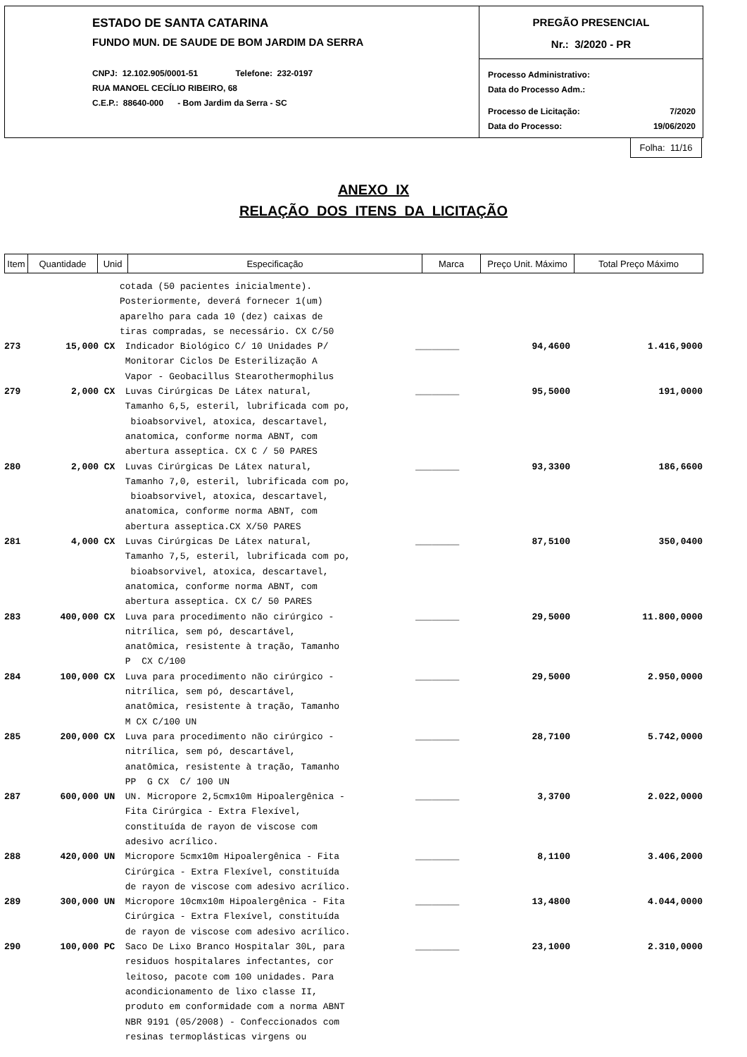ESTADO DE SANTA CATARINA
FUNDO MUN. DE SAUDE DE BOM JARDIM DA SERRA
CNPJ: 12.102.905/0001-51 Telefone: 232-0197
RUA MANOEL CECÍLIO RIBEIRO, 68
C.E.P.: 88640-000 - Bom Jardim da Serra - SC
PREGÃO PRESENCIAL
Nr.: 3/2020 - PR
Processo Administrativo:
Data do Processo Adm.:
Processo de Licitação: 7/2020
Data do Processo: 19/06/2020
Folha: 11/16
ANEXO IX
RELAÇÃO DOS ITENS DA LICITAÇÃO
| Item | Quantidade | Unid | Especificação | Marca | Preço Unit. Máximo | Total Preço Máximo |
| --- | --- | --- | --- | --- | --- | --- |
| | | | cotada (50 pacientes inicialmente). Posteriormente, deverá fornecer 1(um) aparelho para cada 10 (dez) caixas de tiras compradas, se necessário. CX C/50 | | | |
| 273 | 15,000 | CX | Indicador Biológico C/ 10 Unidades P/ Monitorar Ciclos De Esterilização A Vapor - Geobacillus Stearothermophilus | ________ | 94,4600 | 1.416,9000 |
| 279 | 2,000 | CX | Luvas Cirúrgicas De Látex natural, Tamanho 6,5, esteril, lubrificada com po, bioabsorvivel, atoxica, descartavel, anatomica, conforme norma ABNT, com abertura asseptica. CX C / 50 PARES | ________ | 95,5000 | 191,0000 |
| 280 | 2,000 | CX | Luvas Cirúrgicas De Látex natural, Tamanho 7,0, esteril, lubrificada com po, bioabsorvivel, atoxica, descartavel, anatomica, conforme norma ABNT, com abertura asseptica.CX X/50 PARES | ________ | 93,3300 | 186,6600 |
| 281 | 4,000 | CX | Luvas Cirúrgicas De Látex natural, Tamanho 7,5, esteril, lubrificada com po, bioabsorvivel, atoxica, descartavel, anatomica, conforme norma ABNT, com abertura asseptica. CX C/ 50 PARES | ________ | 87,5100 | 350,0400 |
| 283 | 400,000 | CX | Luva para procedimento não cirúrgico - nitrílica, sem pó, descartável, anatômica, resistente à tração, Tamanho P CX C/100 | ________ | 29,5000 | 11.800,0000 |
| 284 | 100,000 | CX | Luva para procedimento não cirúrgico - nitrílica, sem pó, descartável, anatômica, resistente à tração, Tamanho M CX C/100 UN | ________ | 29,5000 | 2.950,0000 |
| 285 | 200,000 | CX | Luva para procedimento não cirúrgico - nitrílica, sem pó, descartável, anatômica, resistente à tração, Tamanho PP G CX C/ 100 UN | ________ | 28,7100 | 5.742,0000 |
| 287 | 600,000 | UN | UN. Micropore 2,5cmx10m Hipoalergênica - Fita Cirúrgica - Extra Flexível, constituída de rayon de viscose com adesivo acrílico. | ________ | 3,3700 | 2.022,0000 |
| 288 | 420,000 | UN | Micropore 5cmx10m Hipoalergênica - Fita Cirúrgica - Extra Flexível, constituída de rayon de viscose com adesivo acrílico. | ________ | 8,1100 | 3.406,2000 |
| 289 | 300,000 | UN | Micropore 10cmx10m Hipoalergênica - Fita Cirúrgica - Extra Flexível, constituída de rayon de viscose com adesivo acrílico. | ________ | 13,4800 | 4.044,0000 |
| 290 | 100,000 | PC | Saco De Lixo Branco Hospitalar 30L, para residuos hospitalares infectantes, cor leitoso, pacote com 100 unidades. Para acondicionamento de lixo classe II, produto em conformidade com a norma ABNT NBR 9191 (05/2008) - Confeccionados com resinas termoplásticas virgens ou | ________ | 23,1000 | 2.310,0000 |